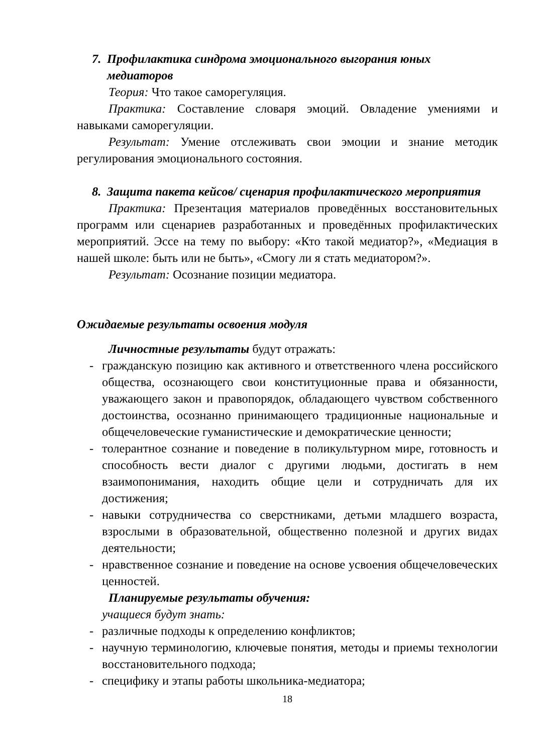7. Профилактика синдрома эмоционального выгорания юных медиаторов
Теория: Что такое саморегуляция.
Практика: Составление словаря эмоций. Овладение умениями и навыками саморегуляции.
Результат: Умение отслеживать свои эмоции и знание методик регулирования эмоционального состояния.
8. Защита пакета кейсов/ сценария профилактического мероприятия
Практика: Презентация материалов проведённых восстановительных программ или сценариев разработанных и проведённых профилактических мероприятий. Эссе на тему по выбору: «Кто такой медиатор?», «Медиация в нашей школе: быть или не быть», «Смогу ли я стать медиатором?».
Результат: Осознание позиции медиатора.
Ожидаемые результаты освоения модуля
Личностные результаты будут отражать:
- гражданскую позицию как активного и ответственного члена российского общества, осознающего свои конституционные права и обязанности, уважающего закон и правопорядок, обладающего чувством собственного достоинства, осознанно принимающего традиционные национальные и общечеловеческие гуманистические и демократические ценности;
- толерантное сознание и поведение в поликультурном мире, готовность и способность вести диалог с другими людьми, достигать в нем взаимопонимания, находить общие цели и сотрудничать для их достижения;
- навыки сотрудничества со сверстниками, детьми младшего возраста, взрослыми в образовательной, общественно полезной и других видах деятельности;
- нравственное сознание и поведение на основе усвоения общечеловеческих ценностей.
Планируемые результаты обучения:
учащиеся будут знать:
- различные подходы к определению конфликтов;
- научную терминологию, ключевые понятия, методы и приемы технологии восстановительного подхода;
- специфику и этапы работы школьника-медиатора;
18